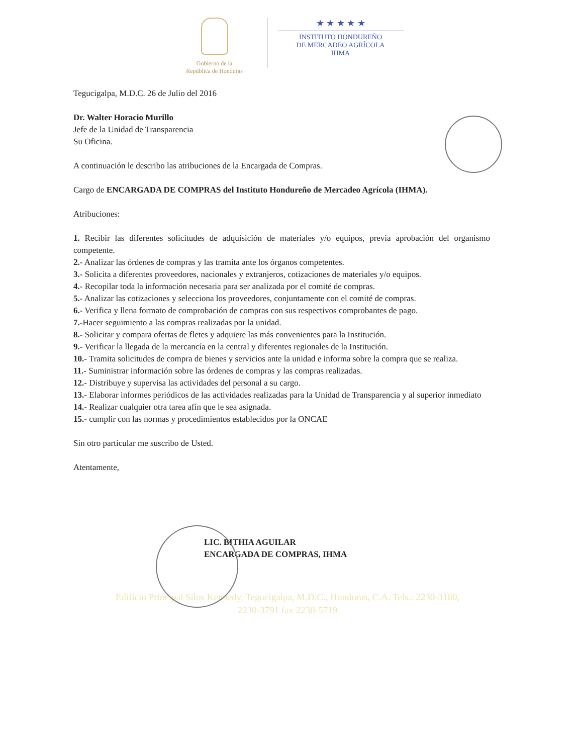Gobierno de la
República de Honduras
★ ★ ★ ★ ★
INSTITUTO HONDUREÑO
DE MERCADEO AGRÍCOLA
IHMA
Tegucigalpa, M.D.C. 26 de Julio del 2016
Dr. Walter Horacio Murillo
Jefe de la Unidad de Transparencia
Su Oficina.
A continuación le describo las atribuciones de la Encargada de Compras.
Cargo de ENCARGADA DE COMPRAS del Instituto Hondureño de Mercadeo Agrícola (IHMA).
Atribuciones:
1. Recibir las diferentes solicitudes de adquisición de materiales y/o equipos, previa aprobación del organismo competente.
2.- Analizar las órdenes de compras y las tramita ante los órganos competentes.
3.- Solicita a diferentes proveedores, nacionales y extranjeros, cotizaciones de materiales y/o equipos.
4.- Recopilar toda la información necesaria para ser analizada por el comité de compras.
5.- Analizar las cotizaciones y selecciona los proveedores, conjuntamente con el comité de compras.
6.- Verifica y llena formato de comprobación de compras con sus respectivos comprobantes de pago.
7.-Hacer seguimiento a las compras realizadas por la unidad.
8.- Solicitar y compara ofertas de fletes y adquiere las más convenientes para la Institución.
9.- Verificar la llegada de la mercancía en la central y diferentes regionales de la Institución.
10.- Tramita solicitudes de compra de bienes y servicios ante la unidad e informa sobre la compra que se realiza.
11.- Suministrar información sobre las órdenes de compras y las compras realizadas.
12.- Distribuye y supervisa las actividades del personal a su cargo.
13.- Elaborar informes periódicos de las actividades realizadas para la Unidad de Transparencia y al superior inmediato
14.- Realizar cualquier otra tarea afín que le sea asignada.
15.- cumplir con las normas y procedimientos establecidos por la ONCAE
Sin otro particular me suscribo de Usted.
Atentamente,
LIC. BITHIA AGUILAR
ENCARGADA DE COMPRAS, IHMA
Edificio Principal Silos Kennedy, Tegucigalpa, M.D.C., Honduras, C.A. Tels.: 2230-3180,
2230-3791 fax 2230-5719